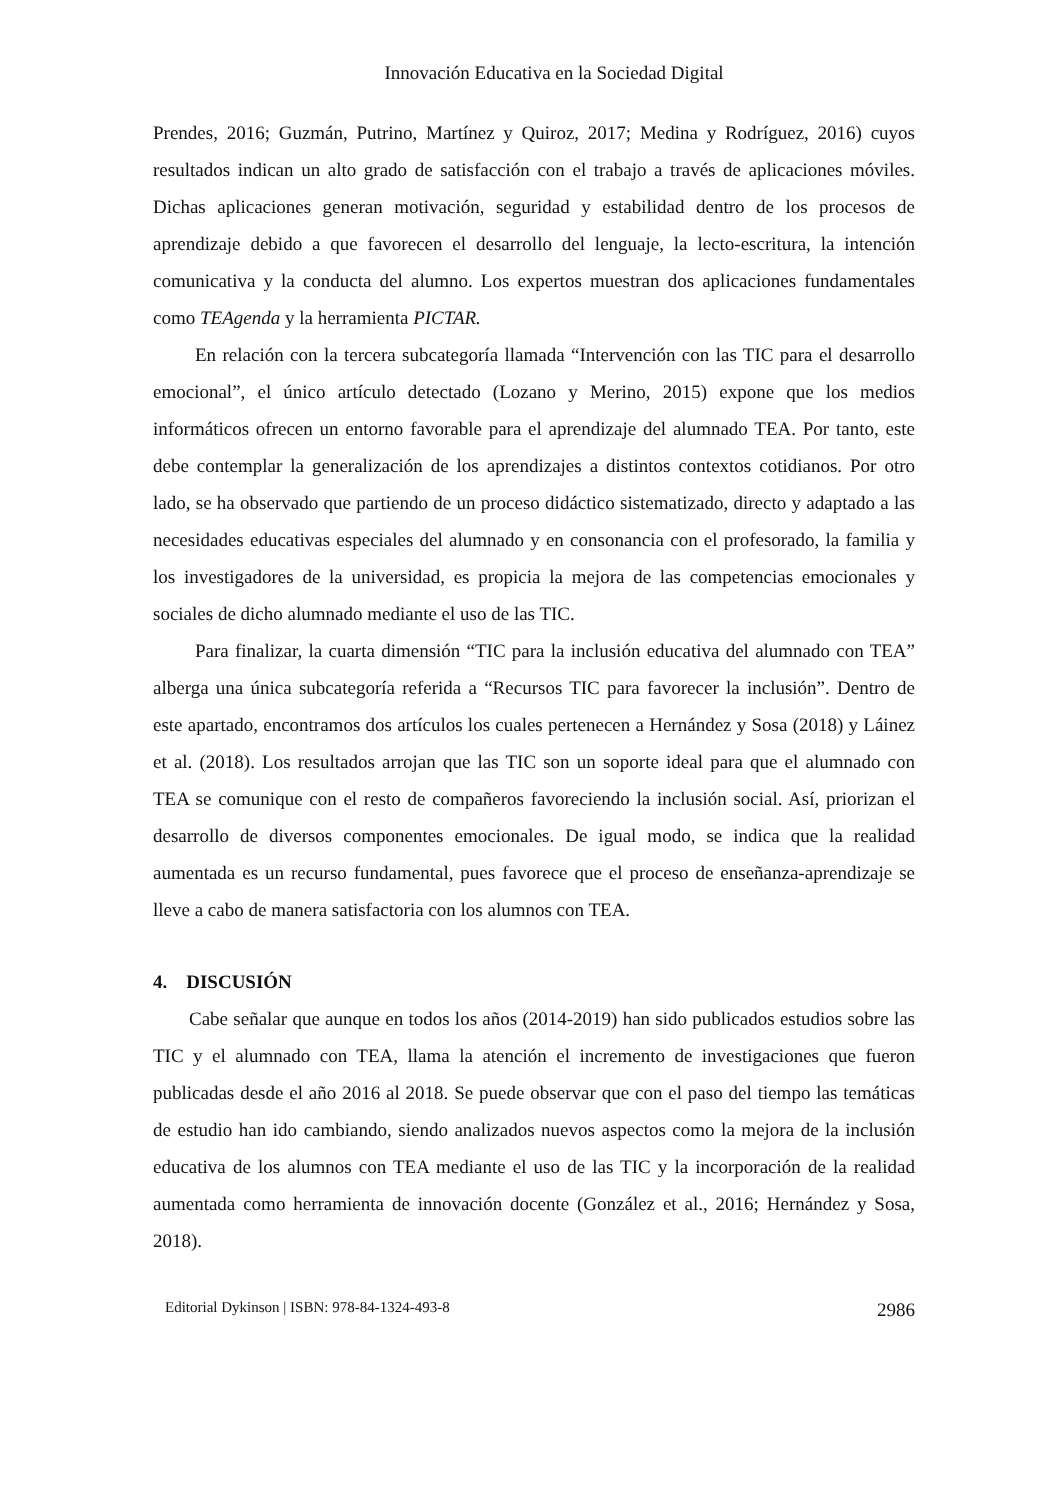Innovación Educativa en la Sociedad Digital
Prendes, 2016; Guzmán, Putrino, Martínez y Quiroz, 2017; Medina y Rodríguez, 2016) cuyos resultados indican un alto grado de satisfacción con el trabajo a través de aplicaciones móviles. Dichas aplicaciones generan motivación, seguridad y estabilidad dentro de los procesos de aprendizaje debido a que favorecen el desarrollo del lenguaje, la lecto-escritura, la intención comunicativa y la conducta del alumno. Los expertos muestran dos aplicaciones fundamentales como TEAgenda y la herramienta PICTAR.
En relación con la tercera subcategoría llamada “Intervención con las TIC para el desarrollo emocional”, el único artículo detectado (Lozano y Merino, 2015) expone que los medios informáticos ofrecen un entorno favorable para el aprendizaje del alumnado TEA. Por tanto, este debe contemplar la generalización de los aprendizajes a distintos contextos cotidianos. Por otro lado, se ha observado que partiendo de un proceso didáctico sistematizado, directo y adaptado a las necesidades educativas especiales del alumnado y en consonancia con el profesorado, la familia y los investigadores de la universidad, es propicia la mejora de las competencias emocionales y sociales de dicho alumnado mediante el uso de las TIC.
Para finalizar, la cuarta dimensión “TIC para la inclusión educativa del alumnado con TEA” alberga una única subcategoría referida a “Recursos TIC para favorecer la inclusión”. Dentro de este apartado, encontramos dos artículos los cuales pertenecen a Hernández y Sosa (2018) y Láinez et al. (2018). Los resultados arrojan que las TIC son un soporte ideal para que el alumnado con TEA se comunique con el resto de compañeros favoreciendo la inclusión social. Así, priorizan el desarrollo de diversos componentes emocionales. De igual modo, se indica que la realidad aumentada es un recurso fundamental, pues favorece que el proceso de enseñanza-aprendizaje se lleve a cabo de manera satisfactoria con los alumnos con TEA.
4. DISCUSIÓN
Cabe señalar que aunque en todos los años (2014-2019) han sido publicados estudios sobre las TIC y el alumnado con TEA, llama la atención el incremento de investigaciones que fueron publicadas desde el año 2016 al 2018. Se puede observar que con el paso del tiempo las temáticas de estudio han ido cambiando, siendo analizados nuevos aspectos como la mejora de la inclusión educativa de los alumnos con TEA mediante el uso de las TIC y la incorporación de la realidad aumentada como herramienta de innovación docente (González et al., 2016; Hernández y Sosa, 2018).
Editorial Dykinson | ISBN: 978-84-1324-493-8 2986